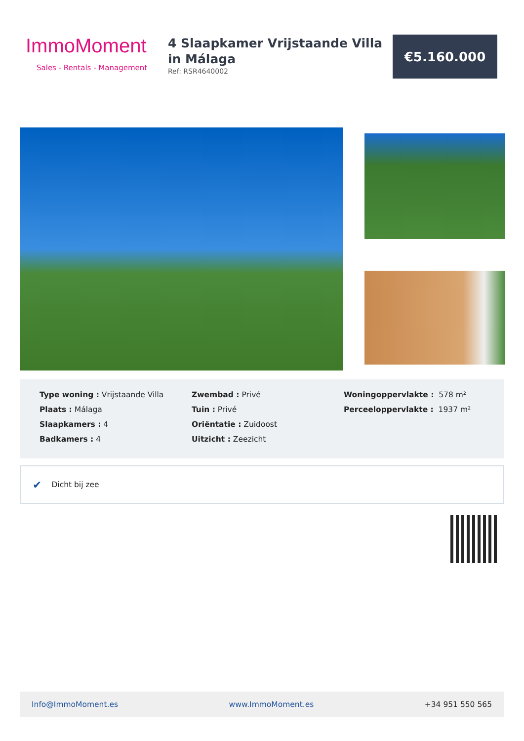ImmoMoment
Sales - Rentals - Management
4 Slaapkamer Vrijstaande Villa in Málaga
Ref: RSR4640002
€5.160.000
Type woning : Vrijstaande Villa
Plaats : Málaga
Slaapkamers : 4
Badkamers : 4
Zwembad : Privé
Tuin : Privé
Oriëntatie : Zuidoost
Uitzicht : Zeezicht
Woningoppervlakte : 578 m²
Perceeloppervlakte : 1937 m²
✔ Dicht bij zee
Info@ImmoMoment.es www.ImmoMoment.es +34 951 550 565